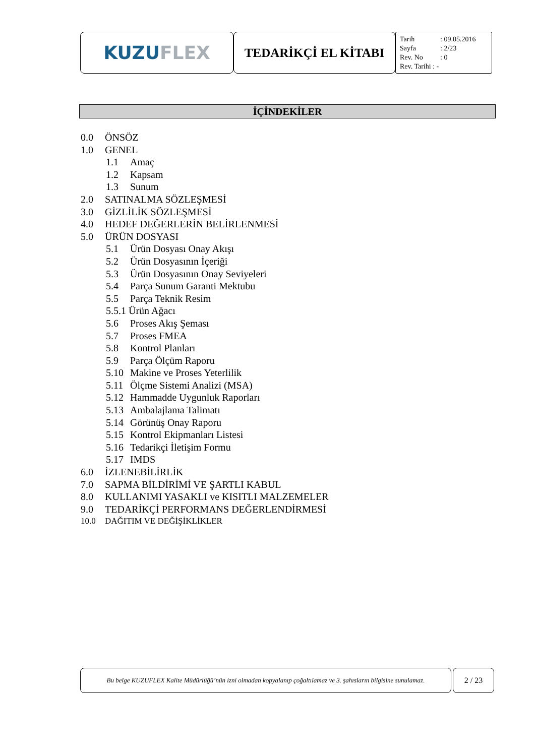KUZU FLEX
TEDARİKÇİ EL KİTABI
Tarih: 09.05.2016
Sayfa: 2/23
Rev. No: 0
Rev. Tarihi : -
İÇİNDEKİLER
0.0 ÖNSÖZ
1.0 GENEL
1.1 Amaç
1.2 Kapsam
1.3 Sunum
2.0 SATINALMA SÖZLEŞMESİ
3.0 GİZLİLİK SÖZLEŞMESİ
4.0 HEDEF DEĞERLERİN BELİRLENMESİ
5.0 ÜRÜN DOSYASI
5.1 Ürün Dosyası Onay Akışı
5.2 Ürün Dosyasının İçeriği
5.3 Ürün Dosyasının Onay Seviyeleri
5.4 Parça Sunum Garanti Mektubu
5.5 Parça Teknik Resim
5.5.1 Ürün Ağacı
5.6 Proses Akış Şeması
5.7 Proses FMEA
5.8 Kontrol Planları
5.9 Parça Ölçüm Raporu
5.10 Makine ve Proses Yeterlilik
5.11 Ölçme Sistemi Analizi (MSA)
5.12 Hammadde Uygunluk Raporları
5.13 Ambalajlama Talimatı
5.14 Görünüş Onay Raporu
5.15 Kontrol Ekipmanları Listesi
5.16 Tedarikçi İletişim Formu
5.17 IMDS
6.0 İZLENEBİLİRLİK
7.0 SAPMA BİLDİRİMİ VE ŞARTLI KABUL
8.0 KULLANIMI YASAKLI ve KISITLI MALZEMELER
9.0 TEDARİKÇİ PERFORMANS DEĞERLENDİRMESİ
10.0 DAĞITIM VE DEĞİŞİKLİKLER
Bu belge KUZUFLEX Kalite Müdürlüğü’nün izni olmadan kopyalanıp çoğaltılamaz ve 3. şahısların bilgisine sunulamaz.
2 / 23